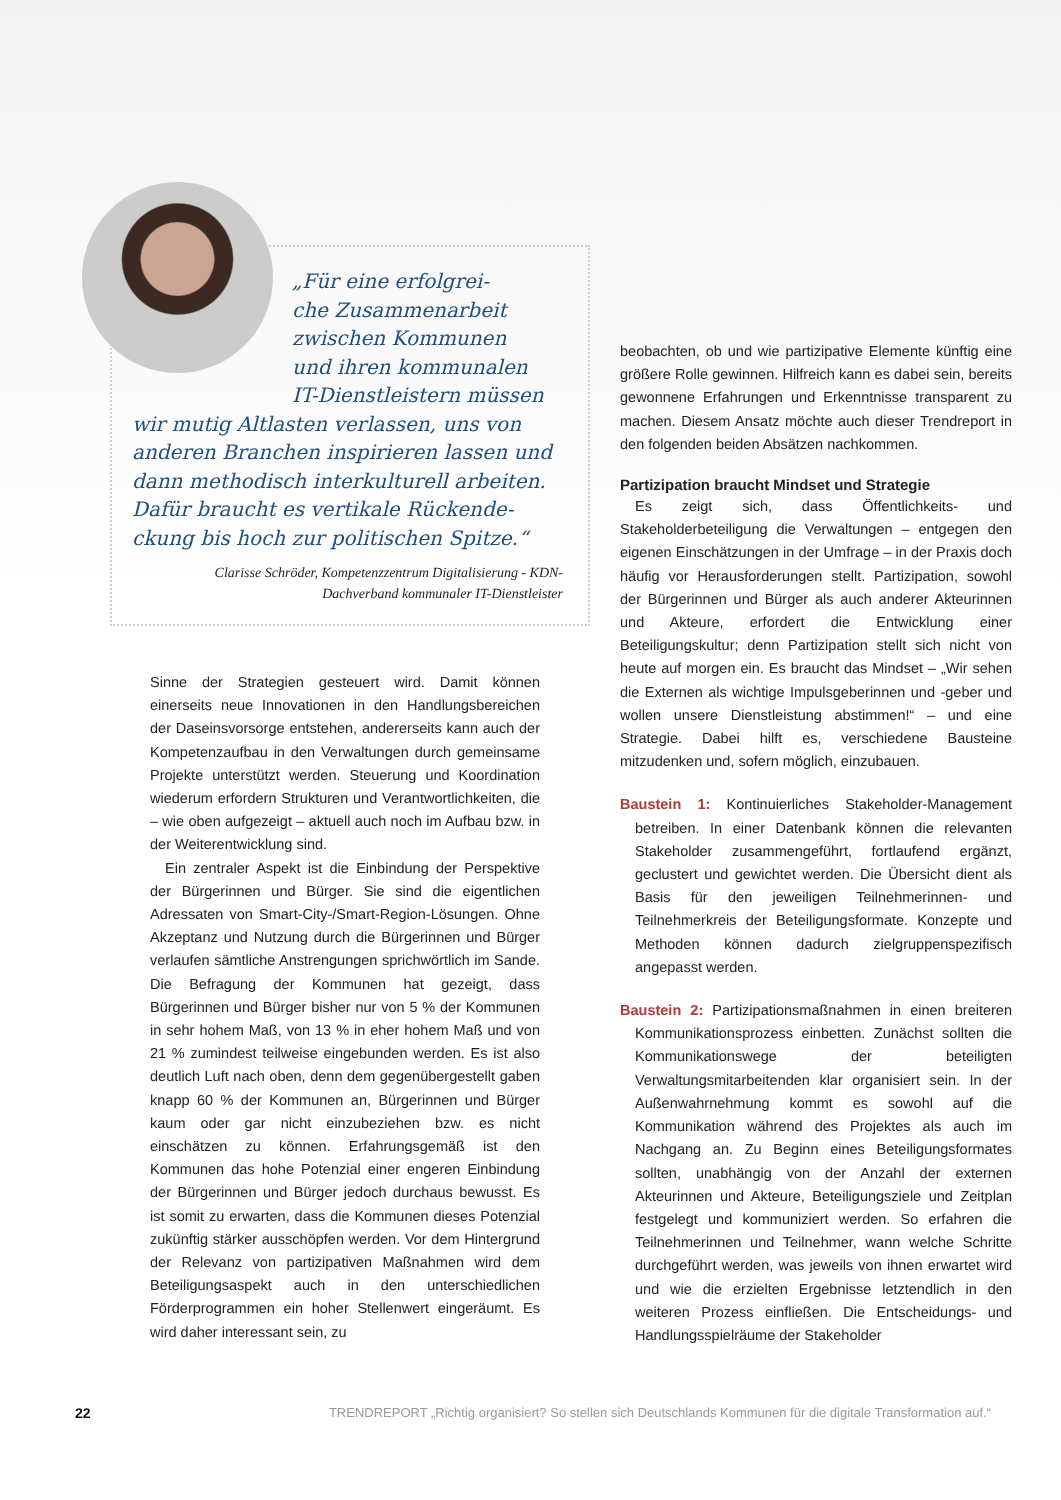„Für eine erfolgrei-
che Zusammenarbeit
zwischen Kommunen
und ihren kommunalen
IT-Dienstleistern müssen
wir mutig Altlasten verlassen, uns von anderen Branchen inspirieren lassen und dann methodisch interkulturell arbeiten. Dafür braucht es vertikale Rückende-ckung bis hoch zur politischen Spitze.“
Clarisse Schröder, Kompetenzzentrum Digitalisierung - KDN-
Dachverband kommunaler IT-Dienstleister
Sinne der Strategien gesteuert wird. Damit können einerseits neue Innovationen in den Handlungsbereichen der Daseinsvorsorge entstehen, andererseits kann auch der Kompetenzaufbau in den Verwaltungen durch gemeinsame Projekte unterstützt werden. Steuerung und Koordination wiederum erfordern Strukturen und Verantwortlichkeiten, die – wie oben aufgezeigt – aktuell auch noch im Aufbau bzw. in der Weiterentwicklung sind.
Ein zentraler Aspekt ist die Einbindung der Perspektive der Bürgerinnen und Bürger. Sie sind die eigentlichen Adressaten von Smart-City-/Smart-Region-Lösungen. Ohne Akzeptanz und Nutzung durch die Bürgerinnen und Bürger verlaufen sämtliche Anstrengungen sprichwörtlich im Sande. Die Befragung der Kommunen hat gezeigt, dass Bürgerinnen und Bürger bisher nur von 5 % der Kommunen in sehr hohem Maß, von 13 % in eher hohem Maß und von 21 % zumindest teilweise eingebunden werden. Es ist also deutlich Luft nach oben, denn dem gegenübergestellt gaben knapp 60 % der Kommunen an, Bürgerinnen und Bürger kaum oder gar nicht einzubeziehen bzw. es nicht einschätzen zu können. Erfahrungsgemäß ist den Kommunen das hohe Potenzial einer engeren Einbindung der Bürgerinnen und Bürger jedoch durchaus bewusst. Es ist somit zu erwarten, dass die Kommunen dieses Potenzial zukünftig stärker ausschöpfen werden. Vor dem Hintergrund der Relevanz von partizipativen Maßnahmen wird dem Beteiligungsaspekt auch in den unterschiedlichen Förderprogrammen ein hoher Stellenwert eingeräumt. Es wird daher interessant sein, zu
beobachten, ob und wie partizipative Elemente künftig eine größere Rolle gewinnen. Hilfreich kann es dabei sein, bereits gewonnene Erfahrungen und Erkenntnisse transparent zu machen. Diesem Ansatz möchte auch dieser Trendreport in den folgenden beiden Absätzen nachkommen.
Partizipation braucht Mindset und Strategie
Es zeigt sich, dass Öffentlichkeits- und Stakeholderbeteiligung die Verwaltungen – entgegen den eigenen Einschätzungen in der Umfrage – in der Praxis doch häufig vor Herausforderungen stellt. Partizipation, sowohl der Bürgerinnen und Bürger als auch anderer Akteurinnen und Akteure, erfordert die Entwicklung einer Beteiligungskultur; denn Partizipation stellt sich nicht von heute auf morgen ein. Es braucht das Mindset – „Wir sehen die Externen als wichtige Impulsgeberinnen und -geber und wollen unsere Dienstleistung abstimmen!“ – und eine Strategie. Dabei hilft es, verschiedene Bausteine mitzudenken und, sofern möglich, einzubauen.
Baustein 1: Kontinuierliches Stakeholder-Management betreiben. In einer Datenbank können die relevanten Stakeholder zusammengeführt, fortlaufend ergänzt, geclustert und gewichtet werden. Die Übersicht dient als Basis für den jeweiligen Teilnehmerinnen- und Teilnehmerkreis der Beteiligungsformate. Konzepte und Methoden können dadurch zielgruppenspezifisch angepasst werden.
Baustein 2: Partizipationsmaßnahmen in einen breiteren Kommunikationsprozess einbetten. Zunächst sollten die Kommunikationswege der beteiligten Verwaltungsmitarbeitenden klar organisiert sein. In der Außenwahrnehmung kommt es sowohl auf die Kommunikation während des Projektes als auch im Nachgang an. Zu Beginn eines Beteiligungsformates sollten, unabhängig von der Anzahl der externen Akteurinnen und Akteure, Beteiligungsziele und Zeitplan festgelegt und kommuniziert werden. So erfahren die Teilnehmerinnen und Teilnehmer, wann welche Schritte durchgeführt werden, was jeweils von ihnen erwartet wird und wie die erzielten Ergebnisse letztendlich in den weiteren Prozess einfließen. Die Entscheidungs- und Handlungsspielräume der Stakeholder
22 TRENDREPORT „Richtig organisiert? So stellen sich Deutschlands Kommunen für die digitale Transformation auf.“